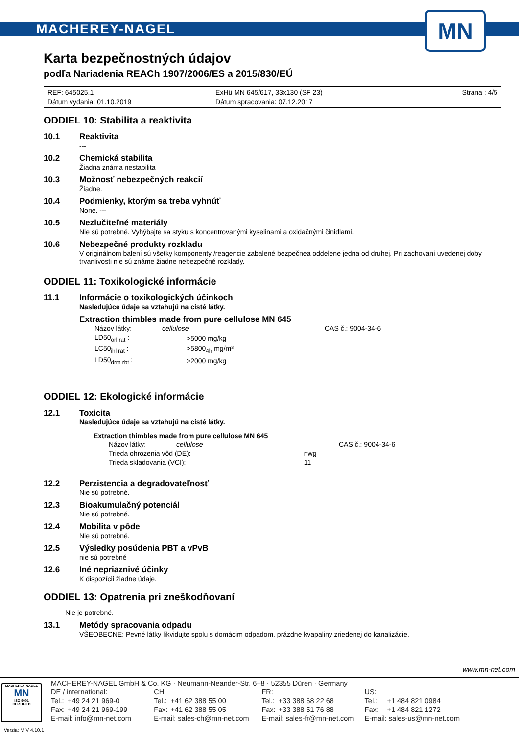MACHEREY-NAGEL
MN
Karta bezpečnostných údajov
podľa Nariadenia REACh 1907/2006/ES a 2015/830/EÚ
| REF: 645025.1 | ExHü MN 645/617, 33x130 (SF 23) | Strana : 4/5 |
| Dátum vydania: 01.10.2019 | Dátum spracovania: 07.12.2017 | |
ODDIEL 10: Stabilita a reaktivita
10.1 Reaktivita
---
10.2 Chemická stabilita
Žiadna známa nestabilita
10.3 Možnosť nebezpečných reakcií
Žiadne.
10.4 Podmienky, ktorým sa treba vyhnúť
None. ---
10.5 Nezlučiteľné materiály
Nie sú potrebné. Vyhýbajte sa styku s koncentrovanými kyselinami a oxidačnými činidlami.
10.6 Nebezpečné produkty rozkladu
V originálnom balení sú všetky komponenty /reagencie zabalené bezpečnea oddelene jedna od druhej. Pri zachovaní uvedenej doby trvanlivosti nie sú známe žiadne nebezpečné rozklady.
ODDIEL 11: Toxikologické informácie
11.1 Informácie o toxikologických účinkoch
Nasledujúce údaje sa vztahujú na cisté látky.
Extraction thimbles made from pure cellulose MN 645
| Názov látky: | cellulose | CAS č.: 9004-34-6 |
| LD50<sub>orl rat</sub> : | >5000 mg/kg | |
| LC50<sub>ihl rat</sub> : | >5800<sub>4h</sub> mg/m³ | |
| LD50<sub>drm rbt</sub> : | >2000 mg/kg | |
ODDIEL 12: Ekologické informácie
12.1 Toxicita
Nasledujúce údaje sa vztahujú na cisté látky.
Extraction thimbles made from pure cellulose MN 645
| Názov látky: | cellulose | | CAS č.: 9004-34-6 |
| Trieda ohrozenia vôd (DE): | | nwg | |
| Trieda skladovania (VCI): | | 11 | |
12.2 Perzistencia a degradovateľnosť
Nie sú potrebné.
12.3 Bioakumulačný potenciál
Nie sú potrebné.
12.4 Mobilita v pôde
Nie sú potrebné.
12.5 Výsledky posúdenia PBT a vPvB
nie sú potrebné
12.6 Iné nepriaznivé účinky
K dispozícii žiadne údaje.
ODDIEL 13: Opatrenia pri zneškodňovaní
Nie je potrebné.
13.1 Metódy spracovania odpadu
VŠEOBECNE: Pevné látky likvidujte spolu s domácim odpadom, prázdne kvapaliny zriedenej do kanalizácie.
www.mn-net.com
MACHEREY-NAGEL
MN
ISO 9001
CERTIFIED
Verzia: M V 4.10.1
| MACHEREY-NAGEL GmbH & Co. KG · Neumann-Neander-Str. 6–8 · 52355 Düren · Germany | | | | | | | |
| DE / international: | | CH: | | FR: | | US: | |
| Tel.: | +49 24 21 969-0 | Tel.: | +41 62 388 55 00 | Tel.: | +33 388 68 22 68 | Tel.: | +1 484 821 0984 |
| Fax: | +49 24 21 969-199 | Fax: | +41 62 388 55 05 | Fax: | +33 388 51 76 88 | Fax: | +1 484 821 1272 |
| E-mail: info@mn-net.com | | E-mail: sales-ch@mn-net.com | | E-mail: sales-fr@mn-net.com | | E-mail: sales-us@mn-net.com | |